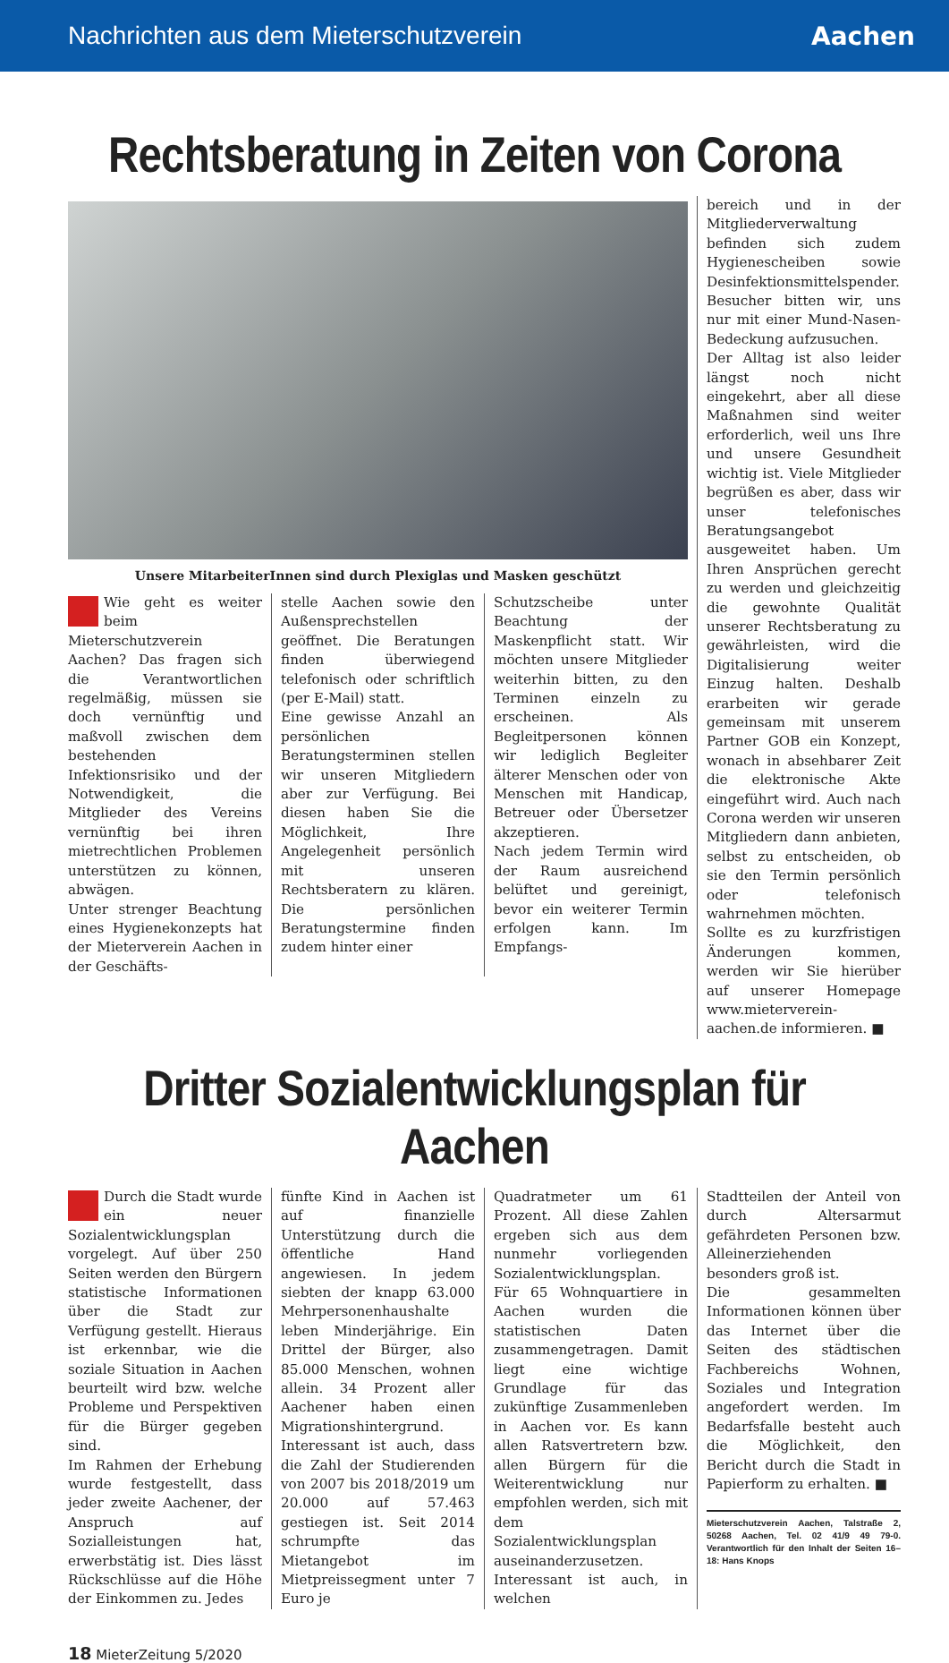Nachrichten aus dem Mieterschutzverein Aachen
Rechtsberatung in Zeiten von Corona
Unsere MitarbeiterInnen sind durch Plexiglas und Masken geschützt
Wie geht es weiter beim Mieterschutzverein Aachen? Das fragen sich die Verantwortlichen regelmäßig, müssen sie doch vernünftig und maßvoll zwischen dem bestehenden Infektionsrisiko und der Notwendigkeit, die Mitglieder des Vereins vernünftig bei ihren mietrechtlichen Problemen unterstützen zu können, abwägen.
Unter strenger Beachtung eines Hygienekonzepts hat der Mieterverein Aachen in der Geschäfts-
stelle Aachen sowie den Außensprechstellen geöffnet. Die Beratungen finden überwiegend telefonisch oder schriftlich (per E-Mail) statt.
Eine gewisse Anzahl an persönlichen Beratungsterminen stellen wir unseren Mitgliedern aber zur Verfügung. Bei diesen haben Sie die Möglichkeit, Ihre Angelegenheit persönlich mit unseren Rechtsberatern zu klären. Die persönlichen Beratungstermine finden zudem hinter einer
Schutzscheibe unter Beachtung der Maskenpflicht statt. Wir möchten unsere Mitglieder weiterhin bitten, zu den Terminen einzeln zu erscheinen. Als Begleitpersonen können wir lediglich Begleiter älterer Menschen oder von Menschen mit Handicap, Betreuer oder Übersetzer akzeptieren.
Nach jedem Termin wird der Raum ausreichend belüftet und gereinigt, bevor ein weiterer Termin erfolgen kann. Im Empfangs-
bereich und in der Mitgliederverwaltung befinden sich zudem Hygienescheiben sowie Desinfektionsmittelspender. Besucher bitten wir, uns nur mit einer Mund-Nasen-Bedeckung aufzusuchen.
Der Alltag ist also leider längst noch nicht eingekehrt, aber all diese Maßnahmen sind weiter erforderlich, weil uns Ihre und unsere Gesundheit wichtig ist. Viele Mitglieder begrüßen es aber, dass wir unser telefonisches Beratungsangebot ausgeweitet haben. Um Ihren Ansprüchen gerecht zu werden und gleichzeitig die gewohnte Qualität unserer Rechtsberatung zu gewährleisten, wird die Digitalisierung weiter Einzug halten. Deshalb erarbeiten wir gerade gemeinsam mit unserem Partner GOB ein Konzept, wonach in absehbarer Zeit die elektronische Akte eingeführt wird. Auch nach Corona werden wir unseren Mitgliedern dann anbieten, selbst zu entscheiden, ob sie den Termin persönlich oder telefonisch wahrnehmen möchten.
Sollte es zu kurzfristigen Änderungen kommen, werden wir Sie hierüber auf unserer Homepage www.mieterverein-aachen.de informieren. ■
Dritter Sozialentwicklungsplan für Aachen
Durch die Stadt wurde ein neuer Sozialentwicklungsplan vorgelegt. Auf über 250 Seiten werden den Bürgern statistische Informationen über die Stadt zur Verfügung gestellt. Hieraus ist erkennbar, wie die soziale Situation in Aachen beurteilt wird bzw. welche Probleme und Perspektiven für die Bürger gegeben sind.
Im Rahmen der Erhebung wurde festgestellt, dass jeder zweite Aachener, der Anspruch auf Sozialleistungen hat, erwerbstätig ist. Dies lässt Rückschlüsse auf die Höhe der Einkommen zu. Jedes
fünfte Kind in Aachen ist auf finanzielle Unterstützung durch die öffentliche Hand angewiesen. In jedem siebten der knapp 63.000 Mehrpersonenhaushalte leben Minderjährige. Ein Drittel der Bürger, also 85.000 Menschen, wohnen allein. 34 Prozent aller Aachener haben einen Migrationshintergrund.
Interessant ist auch, dass die Zahl der Studierenden von 2007 bis 2018/2019 um 20.000 auf 57.463 gestiegen ist. Seit 2014 schrumpfte das Mietangebot im Mietpreissegment unter 7 Euro je
Quadratmeter um 61 Prozent. All diese Zahlen ergeben sich aus dem nunmehr vorliegenden Sozialentwicklungsplan. Für 65 Wohnquartiere in Aachen wurden die statistischen Daten zusammengetragen. Damit liegt eine wichtige Grundlage für das zukünftige Zusammenleben in Aachen vor. Es kann allen Ratsvertretern bzw. allen Bürgern für die Weiterentwicklung nur empfohlen werden, sich mit dem Sozialentwicklungsplan auseinanderzusetzen.
Interessant ist auch, in welchen
Stadtteilen der Anteil von durch Altersarmut gefährdeten Personen bzw. Alleinerziehenden besonders groß ist.
Die gesammelten Informationen können über das Internet über die Seiten des städtischen Fachbereichs Wohnen, Soziales und Integration angefordert werden. Im Bedarfsfalle besteht auch die Möglichkeit, den Bericht durch die Stadt in Papierform zu erhalten. ■
Mieterschutzverein Aachen, Talstraße 2, 50268 Aachen, Tel. 02 41/9 49 79-0. Verantwortlich für den Inhalt der Seiten 16–18: Hans Knops
18 MieterZeitung 5/2020